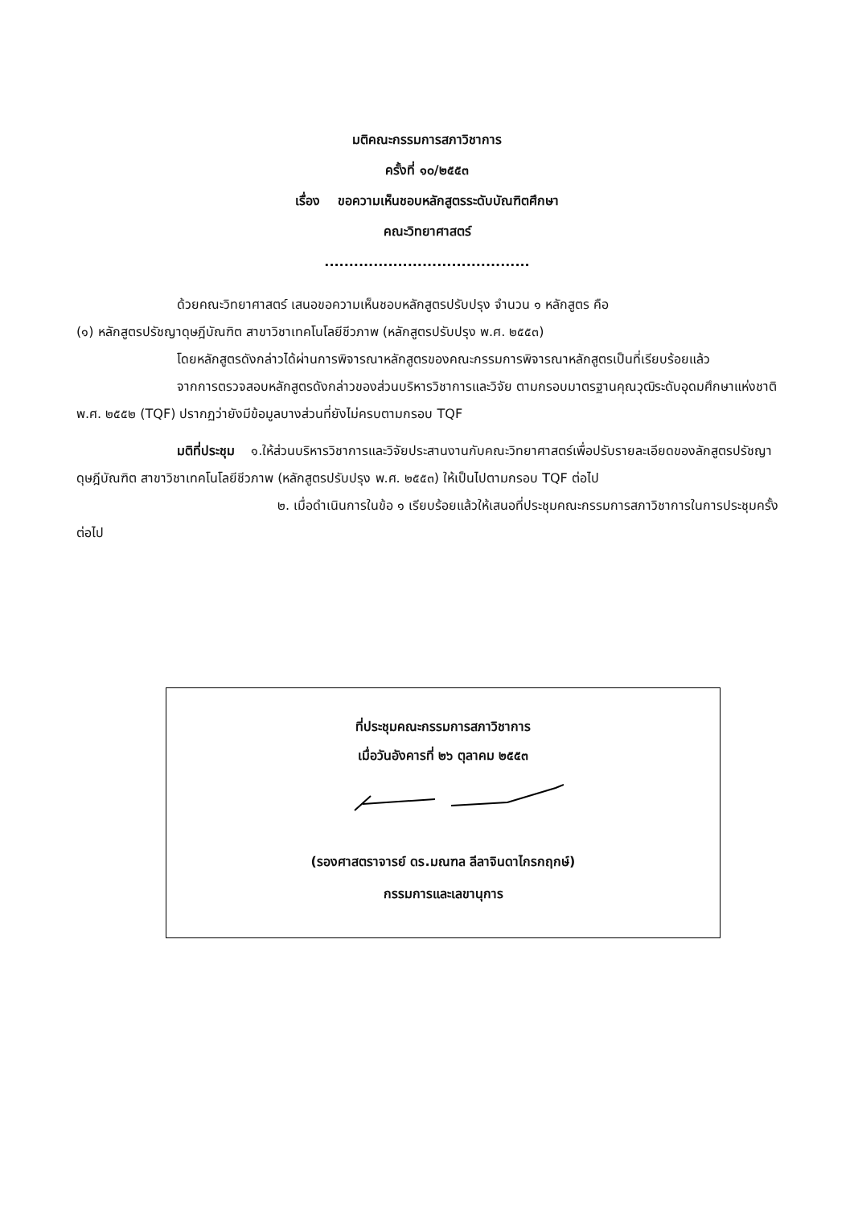มติคณะกรรมการสภาวิชาการ
ครั้งที่ ๑๐/๒๕๕๓
เรื่อง ขอความเห็นชอบหลักสูตรระดับบัณฑิตศึกษา
คณะวิทยาศาสตร์
..........................................
ด้วยคณะวิทยาศาสตร์ เสนอขอความเห็นชอบหลักสูตรปรับปรุง จำนวน ๑ หลักสูตร คือ
(๑) หลักสูตรปรัชญาดุษฎีบัณฑิต สาขาวิชาเทคโนโลยีชีวภาพ (หลักสูตรปรับปรุง พ.ศ. ๒๕๕๓)
โดยหลักสูตรดังกล่าวได้ผ่านการพิจารณาหลักสูตรของคณะกรรมการพิจารณาหลักสูตรเป็นที่เรียบร้อยแล้ว
จากการตรวจสอบหลักสูตรดังกล่าวของส่วนบริหารวิชาการและวิจัย ตามกรอบมาตรฐานคุณวุฒิระดับอุดมศึกษาแห่งชาติ พ.ศ. ๒๕๕๒ (TQF) ปรากฏว่ายังมีข้อมูลบางส่วนที่ยังไม่ครบตามกรอบ TQF
มติที่ประชุม ๑.ให้ส่วนบริหารวิชาการและวิจัยประสานงานกับคณะวิทยาศาสตร์เพื่อปรับรายละเอียดของลักสูตรปรัชญาดุษฎีบัณฑิต สาขาวิชาเทคโนโลยีชีวภาพ (หลักสูตรปรับปรุง พ.ศ. ๒๕๕๓) ให้เป็นไปตามกรอบ TQF ต่อไป
๒. เมื่อดำเนินการในข้อ ๑ เรียบร้อยแล้วให้เสนอที่ประชุมคณะกรรมการสภาวิชาการในการประชุมครั้งต่อไป
ที่ประชุมคณะกรรมการสภาวิชาการ
เมื่อวันอังคารที่ ๒๖ ตุลาคม ๒๕๕๓
(รองศาสตราจารย์ ดร.มณฑล ลีลาจินดาไกรกฤกษ์)
กรรมการและเลขานุการ